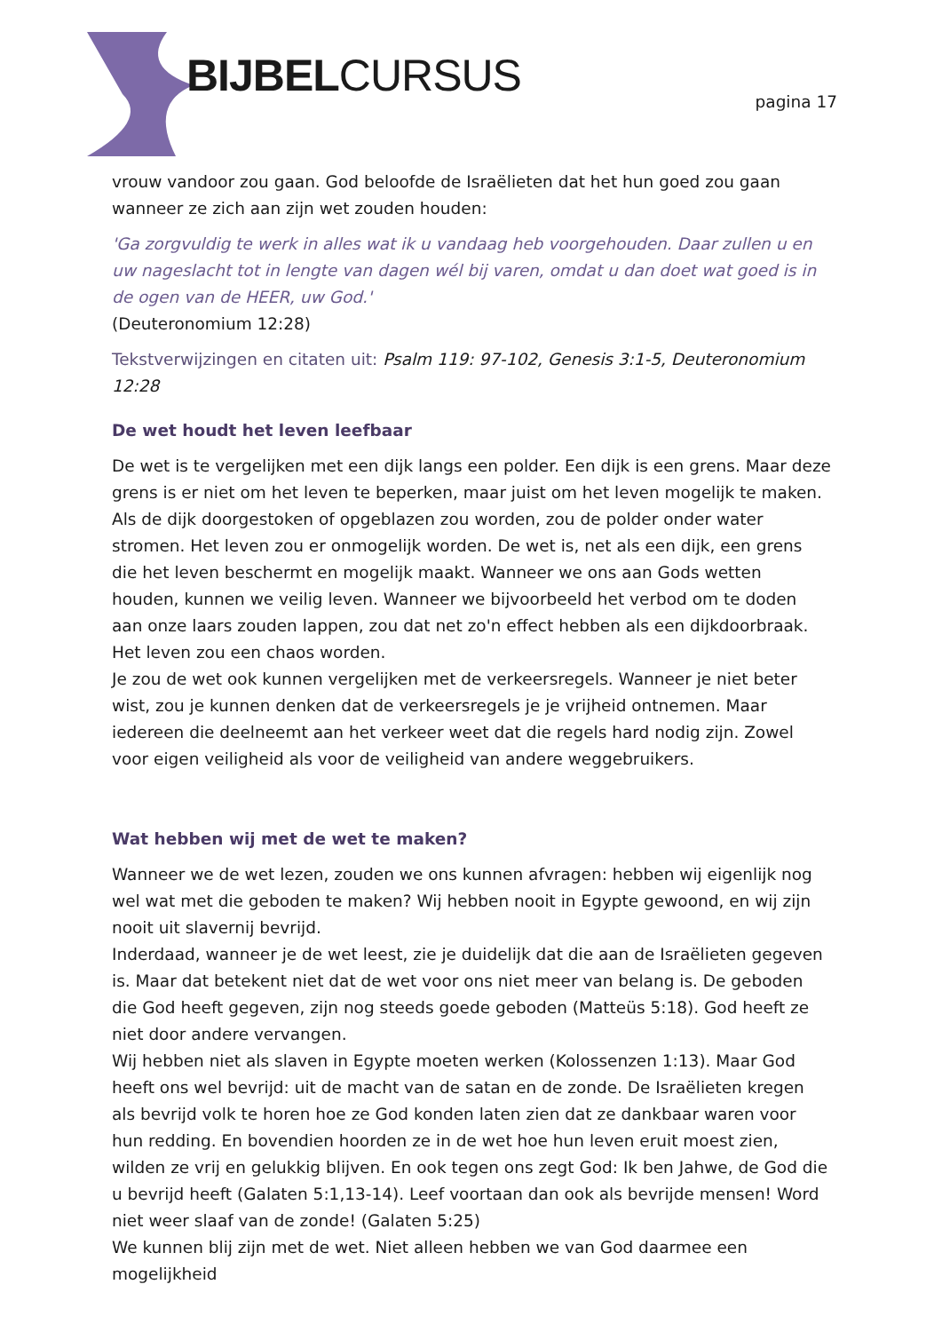BIJBELCURSUS pagina 17
vrouw vandoor zou gaan. God beloofde de Israëlieten dat het hun goed zou gaan wanneer ze zich aan zijn wet zouden houden:
'Ga zorgvuldig te werk in alles wat ik u vandaag heb voorgehouden. Daar zullen u en uw nageslacht tot in lengte van dagen wél bij varen, omdat u dan doet wat goed is in de ogen van de HEER, uw God.'
(Deuteronomium 12:28)
Tekstverwijzingen en citaten uit: Psalm 119: 97-102, Genesis 3:1-5, Deuteronomium 12:28
De wet houdt het leven leefbaar
De wet is te vergelijken met een dijk langs een polder. Een dijk is een grens. Maar deze grens is er niet om het leven te beperken, maar juist om het leven mogelijk te maken. Als de dijk doorgestoken of opgeblazen zou worden, zou de polder onder water stromen. Het leven zou er onmogelijk worden. De wet is, net als een dijk, een grens die het leven beschermt en mogelijk maakt. Wanneer we ons aan Gods wetten houden, kunnen we veilig leven. Wanneer we bijvoorbeeld het verbod om te doden aan onze laars zouden lappen, zou dat net zo'n effect hebben als een dijkdoorbraak. Het leven zou een chaos worden.
Je zou de wet ook kunnen vergelijken met de verkeersregels. Wanneer je niet beter wist, zou je kunnen denken dat de verkeersregels je je vrijheid ontnemen. Maar iedereen die deelneemt aan het verkeer weet dat die regels hard nodig zijn. Zowel voor eigen veiligheid als voor de veiligheid van andere weggebruikers.
Wat hebben wij met de wet te maken?
Wanneer we de wet lezen, zouden we ons kunnen afvragen: hebben wij eigenlijk nog wel wat met die geboden te maken? Wij hebben nooit in Egypte gewoond, en wij zijn nooit uit slavernij bevrijd.
Inderdaad, wanneer je de wet leest, zie je duidelijk dat die aan de Israëlieten gegeven is. Maar dat betekent niet dat de wet voor ons niet meer van belang is. De geboden die God heeft gegeven, zijn nog steeds goede geboden (Matteüs 5:18). God heeft ze niet door andere vervangen.
Wij hebben niet als slaven in Egypte moeten werken (Kolossenzen 1:13). Maar God heeft ons wel bevrijd: uit de macht van de satan en de zonde. De Israëlieten kregen als bevrijd volk te horen hoe ze God konden laten zien dat ze dankbaar waren voor hun redding. En bovendien hoorden ze in de wet hoe hun leven eruit moest zien, wilden ze vrij en gelukkig blijven. En ook tegen ons zegt God: Ik ben Jahwe, de God die u bevrijd heeft (Galaten 5:1,13-14). Leef voortaan dan ook als bevrijde mensen! Word niet weer slaaf van de zonde! (Galaten 5:25)
We kunnen blij zijn met de wet. Niet alleen hebben we van God daarmee een mogelijkheid